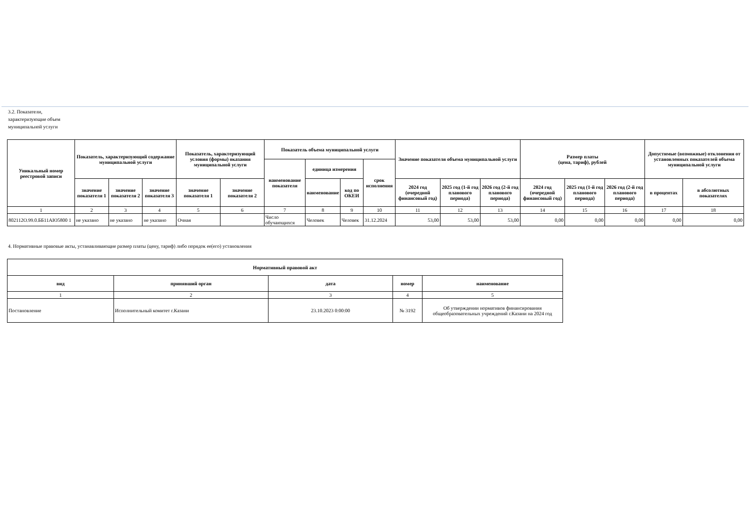3.2. Показатели, характеризующие объем муниципальной услуги
| Уникальный номер реестровой записи | Показатель, характеризующий содержание муниципальной услуги | | | Показатель, характеризующий условия (формы) оказания муниципальной услуги | | Показатель объема муниципальной услуги | | | | Значение показателя объема муниципальной услуги | | | Размер платы (цена, тариф), рублей | | | Допустимые (возможные) отклонения от установленных показателей объема муниципальной услуги | |
| --- | --- | --- | --- | --- | --- | --- | --- | --- | --- | --- | --- | --- | --- | --- | --- | --- | --- |
| | | | | | | наименование показателя | единица измерения | | срок исполнения | | | | | | | | |
| | значение показателя 1 | значение показателя 2 | значение показателя 3 | значение показателя 1 | значение показателя 2 | | наименование | код по ОКЕИ | | 2024 год (очередной финансовый год) | 2025 год (1-й год планового периода) | 2026 год (2-й год планового периода) | 2024 год (очередной финансовый год) | 2025 год (1-й год планового периода) | 2026 год (2-й год планового периода) | в процентах | в абсолютных показателях |
| 1 | 2 | 3 | 4 | 5 | 6 | 7 | 8 | 9 | 10 | 11 | 12 | 13 | 14 | 15 | 16 | 17 | 18 |
| 802112О.99.0.ББ11АЮ5800 1 | не указано | не указано | не указано | Очная | | Число обучающихся | Человек | Человек | 31.12.2024 | 53,00 | 53,00 | 53,00 | 0,00 | 0,00 | 0,00 | 0,00 | 0,00 |
4. Нормативные правовые акты, устанавливающие размер платы (цену, тариф) либо порядок ее(его) установления
| Нормативный правовой акт | | | | |
| --- | --- | --- | --- | --- |
| вид | принявший орган | дата | номер | наименование |
| 1 | 2 | 3 | 4 | 5 |
| Постановление | Исполнительный комитет г.Казани | 23.10.2023 0:00:00 | № 3192 | Об утверждении нормативов финансирования общеобразовательных учреждений г.Казани на 2024 год |